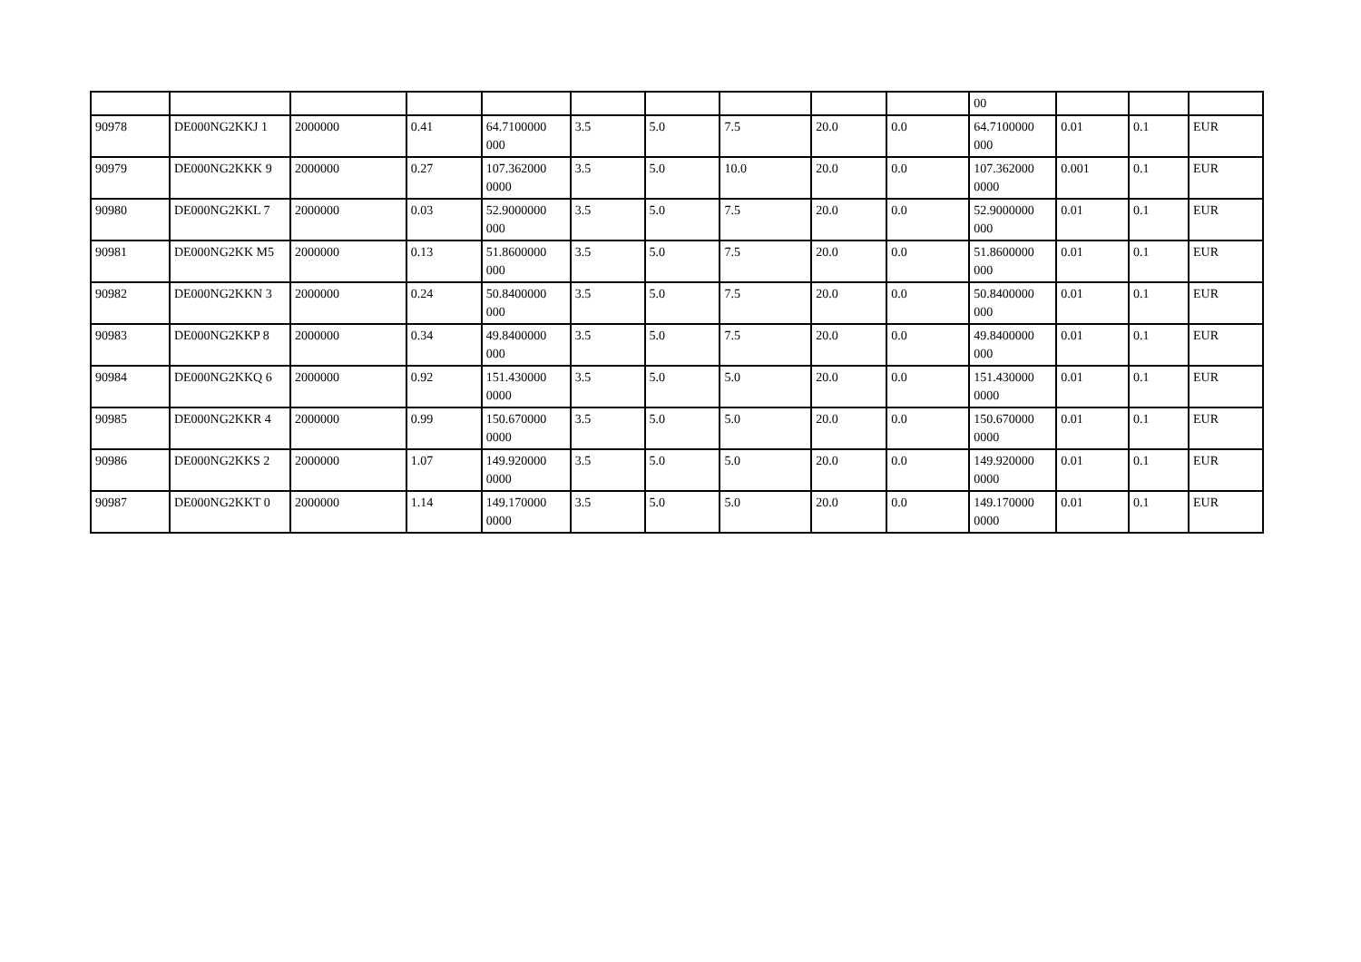| | | | | | | | | | | 00 | | | |
| 90978 | DE000NG2KKJ 1 | 2000000 | 0.41 | 64.7100000 000 | 3.5 | 5.0 | 7.5 | 20.0 | 0.0 | 64.7100000 000 | 0.01 | 0.1 | EUR |
| 90979 | DE000NG2KKK 9 | 2000000 | 0.27 | 107.362000 0000 | 3.5 | 5.0 | 10.0 | 20.0 | 0.0 | 107.362000 0000 | 0.001 | 0.1 | EUR |
| 90980 | DE000NG2KKL 7 | 2000000 | 0.03 | 52.9000000 000 | 3.5 | 5.0 | 7.5 | 20.0 | 0.0 | 52.9000000 000 | 0.01 | 0.1 | EUR |
| 90981 | DE000NG2KK M5 | 2000000 | 0.13 | 51.8600000 000 | 3.5 | 5.0 | 7.5 | 20.0 | 0.0 | 51.8600000 000 | 0.01 | 0.1 | EUR |
| 90982 | DE000NG2KKN 3 | 2000000 | 0.24 | 50.8400000 000 | 3.5 | 5.0 | 7.5 | 20.0 | 0.0 | 50.8400000 000 | 0.01 | 0.1 | EUR |
| 90983 | DE000NG2KKP 8 | 2000000 | 0.34 | 49.8400000 000 | 3.5 | 5.0 | 7.5 | 20.0 | 0.0 | 49.8400000 000 | 0.01 | 0.1 | EUR |
| 90984 | DE000NG2KKQ 6 | 2000000 | 0.92 | 151.430000 0000 | 3.5 | 5.0 | 5.0 | 20.0 | 0.0 | 151.430000 0000 | 0.01 | 0.1 | EUR |
| 90985 | DE000NG2KKR 4 | 2000000 | 0.99 | 150.670000 0000 | 3.5 | 5.0 | 5.0 | 20.0 | 0.0 | 150.670000 0000 | 0.01 | 0.1 | EUR |
| 90986 | DE000NG2KKS 2 | 2000000 | 1.07 | 149.920000 0000 | 3.5 | 5.0 | 5.0 | 20.0 | 0.0 | 149.920000 0000 | 0.01 | 0.1 | EUR |
| 90987 | DE000NG2KKT 0 | 2000000 | 1.14 | 149.170000 0000 | 3.5 | 5.0 | 5.0 | 20.0 | 0.0 | 149.170000 0000 | 0.01 | 0.1 | EUR |